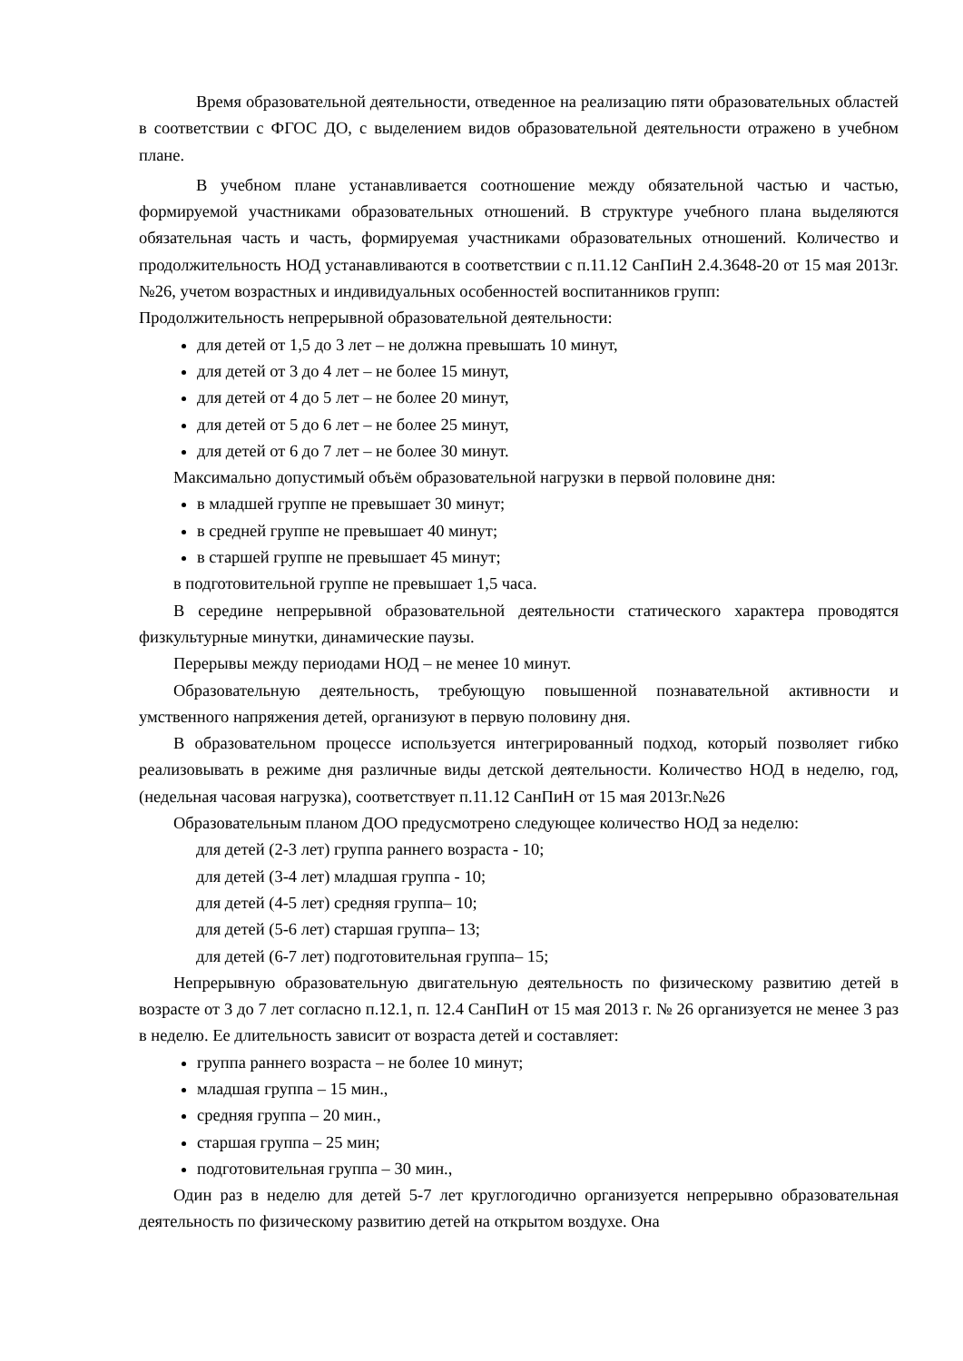Время образовательной деятельности, отведенное на реализацию пяти образовательных областей в соответствии с ФГОС ДО, с выделением видов образовательной деятельности отражено в учебном плане.
В учебном плане устанавливается соотношение между обязательной частью и частью, формируемой участниками образовательных отношений. В структуре учебного плана выделяются обязательная часть и часть, формируемая участниками образовательных отношений. Количество и продолжительность НОД устанавливаются в соответствии с п.11.12 СанПиН 2.4.3648-20 от 15 мая 2013г. №26, учетом возрастных и индивидуальных особенностей воспитанников групп:
Продолжительность непрерывной образовательной деятельности:
для детей от 1,5 до 3 лет – не должна превышать 10 минут,
для детей от 3 до 4 лет – не более 15 минут,
для детей от 4 до 5 лет – не более 20 минут,
для детей от 5 до 6 лет – не более 25 минут,
для детей от 6 до 7 лет – не более 30 минут.
Максимально допустимый объём образовательной нагрузки в первой половине дня:
в младшей группе не превышает 30 минут;
в средней группе не превышает 40 минут;
в старшей группе не превышает 45 минут;
в подготовительной группе не превышает 1,5 часа.
В середине непрерывной образовательной деятельности статического характера проводятся физкультурные минутки, динамические паузы.
Перерывы между периодами НОД – не менее 10 минут.
Образовательную деятельность, требующую повышенной познавательной активности и умственного напряжения детей, организуют в первую половину дня.
В образовательном процессе используется интегрированный подход, который позволяет гибко реализовывать в режиме дня различные виды детской деятельности. Количество НОД в неделю, год, (недельная часовая нагрузка), соответствует п.11.12 СанПиН от 15 мая 2013г.№26
Образовательным планом ДОО предусмотрено следующее количество НОД за неделю:
для детей (2-3 лет) группа раннего возраста - 10;
для детей (3-4 лет) младшая группа - 10;
для детей (4-5 лет) средняя группа– 10;
для детей (5-6 лет) старшая группа– 13;
для детей (6-7 лет) подготовительная группа– 15;
Непрерывную образовательную двигательную деятельность по физическому развитию детей в возрасте от 3 до 7 лет согласно п.12.1, п. 12.4 СанПиН от 15 мая 2013 г. № 26 организуется не менее 3 раз в неделю. Ее длительность зависит от возраста детей и составляет:
группа раннего возраста – не более 10 минут;
младшая группа – 15 мин.,
средняя группа – 20 мин.,
старшая группа – 25 мин;
подготовительная группа – 30 мин.,
Один раз в неделю для детей 5-7 лет круглогодично организуется непрерывно образовательная деятельность по физическому развитию детей на открытом воздухе. Она